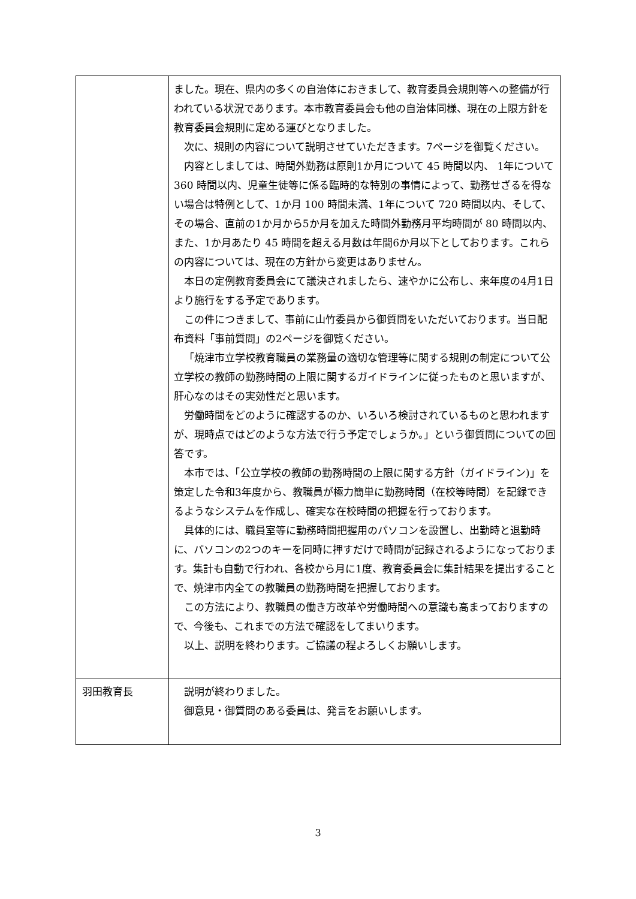| | ました。現在、県内の多くの自治体におきまして、教育委員会規則等への整備が行われている状況であります。本市教育委員会も他の自治体同様、現在の上限方針を教育委員会規則に定める運びとなりました。 次に、規則の内容について説明させていただきます。7ページを御覧ください。 内容としましては、時間外勤務は原則1か月について 45 時間以内、 1年について 360 時間以内、児童生徒等に係る臨時的な特別の事情によって、勤務せざるを得ない場合は特例として、1か月 100 時間未満、1年について 720 時間以内、そして、その場合、直前の1か月から5か月を加えた時間外勤務月平均時間が 80 時間以内、また、1か月あたり 45 時間を超える月数は年間6か月以下としております。これらの内容については、現在の方針から変更はありません。 本日の定例教育委員会にて議決されましたら、速やかに公布し、来年度の4月1日より施行をする予定であります。 この件につきまして、事前に山竹委員から御質問をいただいております。当日配布資料「事前質問」の2ページを御覧ください。 「焼津市立学校教育職員の業務量の適切な管理等に関する規則の制定について公立学校の教師の勤務時間の上限に関するガイドラインに従ったものと思いますが、肝心なのはその実効性だと思います。 労働時間をどのように確認するのか、いろいろ検討されているものと思われますが、現時点ではどのような方法で行う予定でしょうか。」という御質問についての回答です。 本市では、「公立学校の教師の勤務時間の上限に関する方針（ガイドライン)」を策定した令和3年度から、教職員が極力簡単に勤務時間（在校等時間）を記録できるようなシステムを作成し、確実な在校時間の把握を行っております。 具体的には、職員室等に勤務時間把握用のパソコンを設置し、出勤時と退勤時に、パソコンの2つのキーを同時に押すだけで時間が記録されるようになっております。集計も自動で行われ、各校から月に1度、教育委員会に集計結果を提出することで、焼津市内全ての教職員の勤務時間を把握しております。 この方法により、教職員の働き方改革や労働時間への意識も高まっておりますので、今後も、これまでの方法で確認をしてまいります。 以上、説明を終わります。ご協議の程よろしくお願いします。 |
| 羽田教育長 | 説明が終わりました。 御意見・御質問のある委員は、発言をお願いします。 |
3